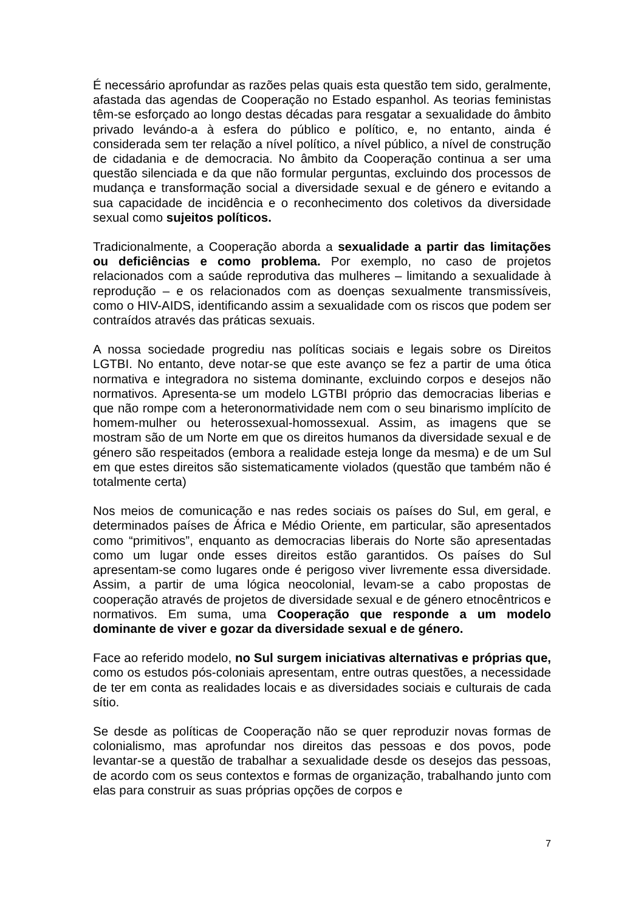É necessário aprofundar as razões pelas quais esta questão tem sido, geralmente, afastada das agendas de Cooperação no Estado espanhol. As teorias feministas têm-se esforçado ao longo destas décadas para resgatar a sexualidade do âmbito privado levándo-a à esfera do público e político, e, no entanto, ainda é considerada sem ter relação a nível político, a nível público, a nível de construção de cidadania e de democracia. No âmbito da Cooperação continua a ser uma questão silenciada e da que não formular perguntas, excluindo dos processos de mudança e transformação social a diversidade sexual e de género e evitando a sua capacidade de incidência e o reconhecimento dos coletivos da diversidade sexual como sujeitos políticos.
Tradicionalmente, a Cooperação aborda a sexualidade a partir das limitações ou deficiências e como problema. Por exemplo, no caso de projetos relacionados com a saúde reprodutiva das mulheres – limitando a sexualidade à reprodução – e os relacionados com as doenças sexualmente transmissíveis, como o HIV-AIDS, identificando assim a sexualidade com os riscos que podem ser contraídos através das práticas sexuais.
A nossa sociedade progrediu nas políticas sociais e legais sobre os Direitos LGTBI. No entanto, deve notar-se que este avanço se fez a partir de uma ótica normativa e integradora no sistema dominante, excluindo corpos e desejos não normativos. Apresenta-se um modelo LGTBI próprio das democracias liberias e que não rompe com a heteronormatividade nem com o seu binarismo implícito de homem-mulher ou heterossexual-homossexual. Assim, as imagens que se mostram são de um Norte em que os direitos humanos da diversidade sexual e de género são respeitados (embora a realidade esteja longe da mesma) e de um Sul em que estes direitos são sistematicamente violados (questão que também não é totalmente certa)
Nos meios de comunicação e nas redes sociais os países do Sul, em geral, e determinados países de África e Médio Oriente, em particular, são apresentados como “primitivos”, enquanto as democracias liberais do Norte são apresentadas como um lugar onde esses direitos estão garantidos. Os países do Sul apresentam-se como lugares onde é perigoso viver livremente essa diversidade. Assim, a partir de uma lógica neocolonial, levam-se a cabo propostas de cooperação através de projetos de diversidade sexual e de género etnocêntricos e normativos. Em suma, uma Cooperação que responde a um modelo dominante de viver e gozar da diversidade sexual e de género.
Face ao referido modelo, no Sul surgem iniciativas alternativas e próprias que, como os estudos pós-coloniais apresentam, entre outras questões, a necessidade de ter em conta as realidades locais e as diversidades sociais e culturais de cada sítio.
Se desde as políticas de Cooperação não se quer reproduzir novas formas de colonialismo, mas aprofundar nos direitos das pessoas e dos povos, pode levantar-se a questão de trabalhar a sexualidade desde os desejos das pessoas, de acordo com os seus contextos e formas de organização, trabalhando junto com elas para construir as suas próprias opções de corpos e
7